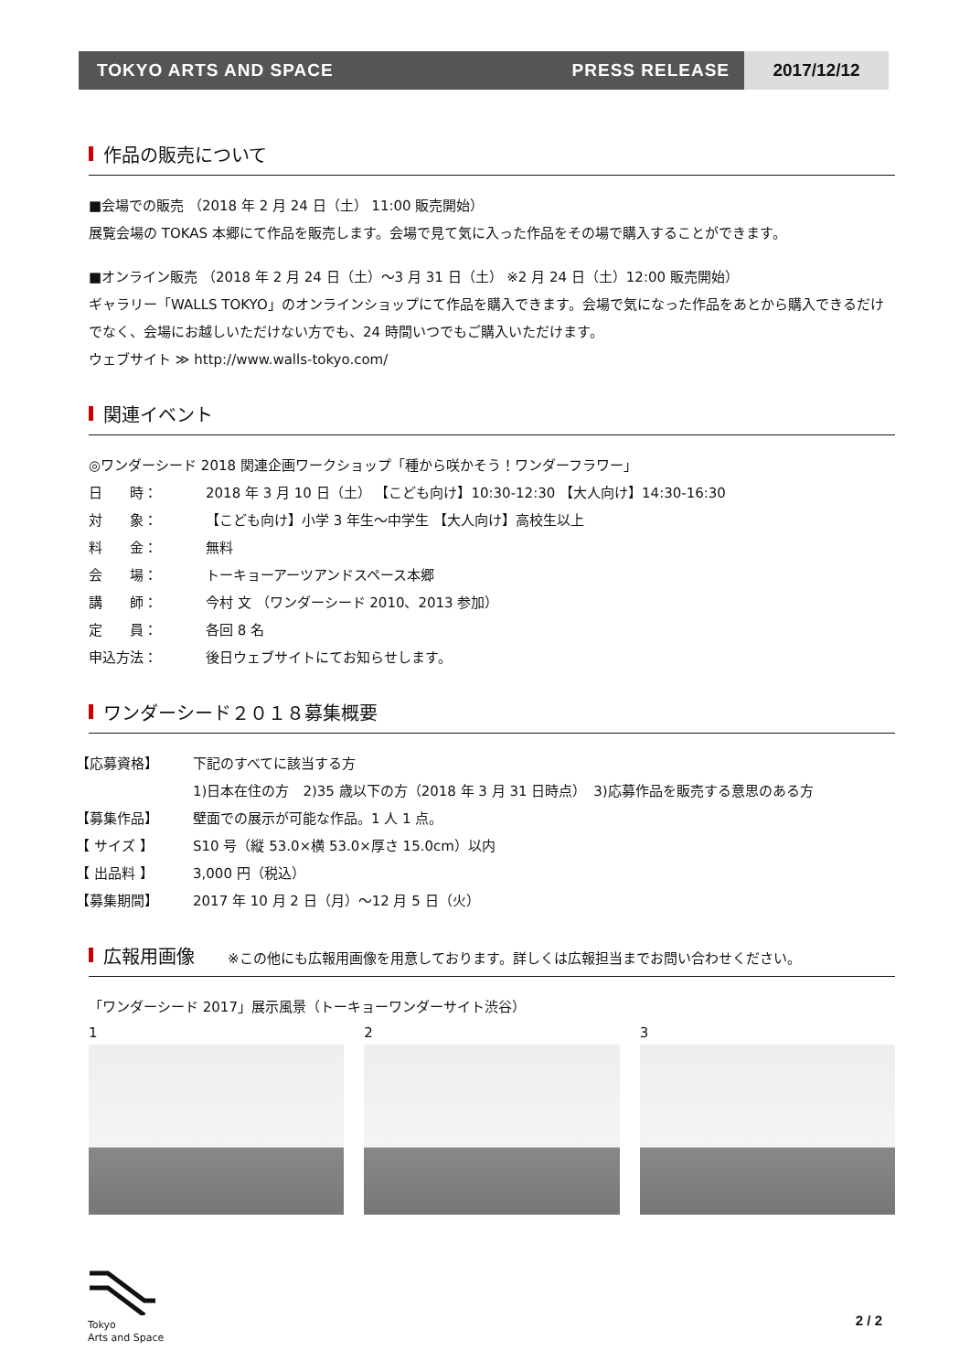TOKYO ARTS AND SPACE PRESS RELEASE
2017/12/12
作品の販売について
■会場での販売 （2018 年 2 月 24 日（土） 11:00 販売開始）
展覧会場の TOKAS 本郷にて作品を販売します。会場で見て気に入った作品をその場で購入することができます。
■オンライン販売 （2018 年 2 月 24 日（土）～3 月 31 日（土） ※2 月 24 日（土）12:00 販売開始）
ギャラリー「WALLS TOKYO」のオンラインショップにて作品を購入できます。会場で気になった作品をあとから購入できるだけでなく、会場にお越しいただけない方でも、24 時間いつでもご購入いただけます。
ウェブサイト ≫ http://www.walls-tokyo.com/
関連イベント
◎ワンダーシード 2018 関連企画ワークショップ「種から咲かそう！ワンダーフラワー」
日　　時： 2018 年 3 月 10 日（土） 【こども向け】10:30-12:30 【大人向け】14:30-16:30
対　　象： 【こども向け】小学 3 年生～中学生 【大人向け】高校生以上
料　　金： 無料
会　　場： トーキョーアーツアンドスペース本郷
講　　師： 今村 文 （ワンダーシード 2010、2013 参加）
定　　員： 各回 8 名
申込方法： 後日ウェブサイトにてお知らせします。
ワンダーシード２０１８募集概要
【応募資格】 下記のすべてに該当する方
1)日本在住の方　2)35 歳以下の方（2018 年 3 月 31 日時点）　3)応募作品を販売する意思のある方
【募集作品】 壁面での展示が可能な作品。1 人 1 点。
【 サイズ 】 S10 号（縦 53.0×横 53.0×厚さ 15.0cm）以内
【 出品料 】 3,000 円（税込）
【募集期間】 2017 年 10 月 2 日（月）～12 月 5 日（火）
広報用画像 ※この他にも広報用画像を用意しております。詳しくは広報担当までお問い合わせください。
「ワンダーシード 2017」展示風景（トーキョーワンダーサイト渋谷）
1 2 3
Tokyo
Arts and Space
2 / 2